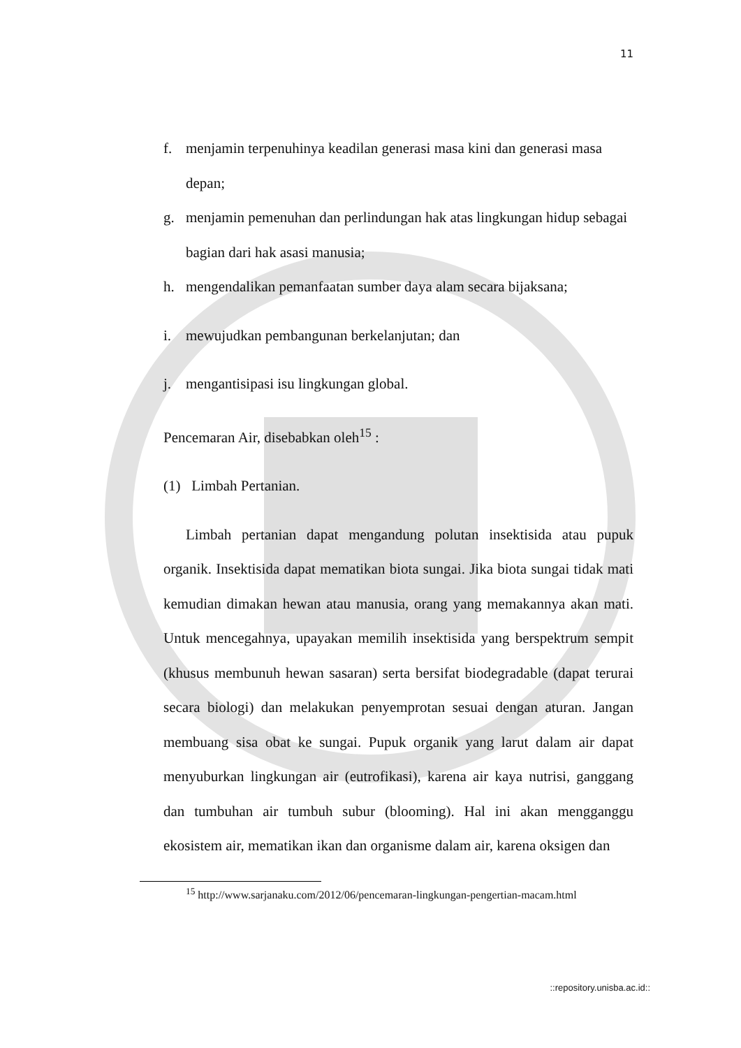11
f. menjamin terpenuhinya keadilan generasi masa kini dan generasi masa depan;
g. menjamin pemenuhan dan perlindungan hak atas lingkungan hidup sebagai bagian dari hak asasi manusia;
h. mengendalikan pemanfaatan sumber daya alam secara bijaksana;
i. mewujudkan pembangunan berkelanjutan; dan
j. mengantisipasi isu lingkungan global.
Pencemaran Air, disebabkan oleh<sup>15</sup> :
(1) Limbah Pertanian.
Limbah pertanian dapat mengandung polutan insektisida atau pupuk organik. Insektisida dapat mematikan biota sungai. Jika biota sungai tidak mati kemudian dimakan hewan atau manusia, orang yang memakannya akan mati. Untuk mencegahnya, upayakan memilih insektisida yang berspektrum sempit (khusus membunuh hewan sasaran) serta bersifat biodegradable (dapat terurai secara biologi) dan melakukan penyemprotan sesuai dengan aturan. Jangan membuang sisa obat ke sungai. Pupuk organik yang larut dalam air dapat menyuburkan lingkungan air (eutrofikasi), karena air kaya nutrisi, ganggang dan tumbuhan air tumbuh subur (blooming). Hal ini akan mengganggu ekosistem air, mematikan ikan dan organisme dalam air, karena oksigen dan
<sup>15</sup> http://www.sarjanaku.com/2012/06/pencemaran-lingkungan-pengertian-macam.html
::repository.unisba.ac.id::